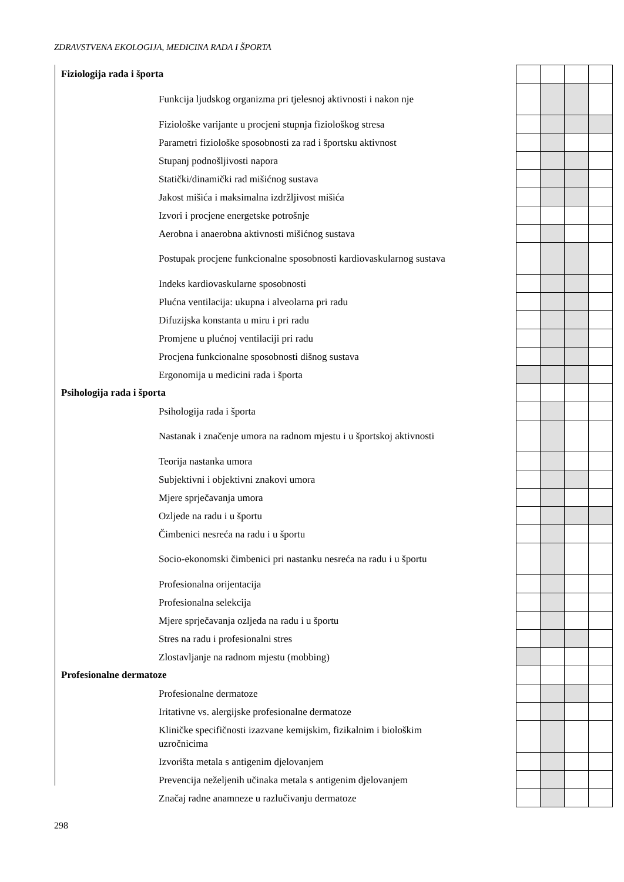ZDRAVSTVENA EKOLOGIJA, MEDICINA RADA I ŠPORTA
| Fiziologija rada i športa | | | | | |
| Funkcija ljudskog organizma pri tjelesnoj aktivnosti i nakon nje | | | | | |
| Fiziološke varijante u procjeni stupnja fiziološkog stresa | | | | | |
| Parametri fiziološke sposobnosti za rad i športsku aktivnost | | | | | |
| Stupanj podnošljivosti napora | | | | | |
| Statički/dinamički rad mišićnog sustava | | | | | |
| Jakost mišića i maksimalna izdržljivost mišića | | | | | |
| Izvori i procjene energetske potrošnje | | | | | |
| Aerobna i anaerobna aktivnosti mišićnog sustava | | | | | |
| Postupak procjene funkcionalne sposobnosti kardiovaskularnog sustava | | | | | |
| Indeks kardiovaskularne sposobnosti | | | | | |
| Plućna ventilacija: ukupna i alveolarna pri radu | | | | | |
| Difuzijska konstanta u miru i pri radu | | | | | |
| Promjene u plućnoj ventilaciji pri radu | | | | | |
| Procjena funkcionalne sposobnosti dišnog sustava | | | | | |
| Ergonomija u medicini rada i športa | | | | | |
| Psihologija rada i športa | | | | | |
| Psihologija rada i športa | | | | | |
| Nastanak i značenje umora na radnom mjestu i u športskoj aktivnosti | | | | | |
| Teorija nastanka umora | | | | | |
| Subjektivni i objektivni znakovi umora | | | | | |
| Mjere sprječavanja umora | | | | | |
| Ozljede na radu i u športu | | | | | |
| Čimbenici nesreća na radu i u športu | | | | | |
| Socio-ekonomski čimbenici pri nastanku nesreća na radu i u športu | | | | | |
| Profesionalna orijentacija | | | | | |
| Profesionalna selekcija | | | | | |
| Mjere sprječavanja ozljeda na radu i u športu | | | | | |
| Stres na radu i profesionalni stres | | | | | |
| Zlostavljanje na radnom mjestu (mobbing) | | | | | |
| Profesionalne dermatoze | | | | | |
| Profesionalne dermatoze | | | | | |
| Iritativne vs. alergijske profesionalne dermatoze | | | | | |
| Kliničke specifičnosti izazvane kemijskim, fizikalnim i biološkim uzročnicima | | | | | |
| Izvorišta metala s antigenim djelovanjem | | | | | |
| Prevencija neželjenih učinaka metala s antigenim djelovanjem | | | | | |
| Značaj radne anamneze u razlučivanju dermatoze | | | | | |
298